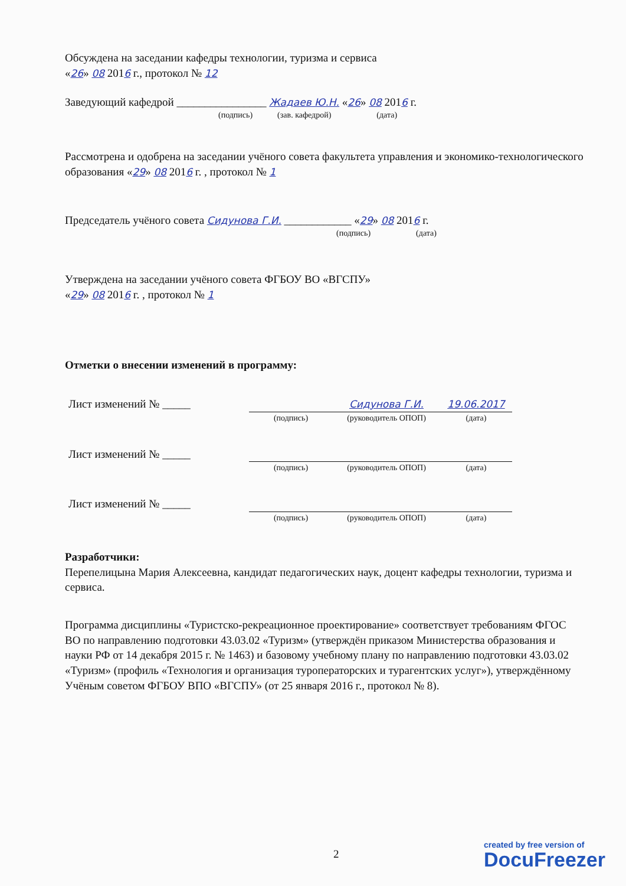Обсуждена на заседании кафедры технологии, туризма и сервиса
«26» 08 2016 г., протокол № 12
Заведующий кафедрой ________________ Жадаев Ю.Н. «26» 08 2016 г.
(подпись) (зав. кафедрой) (дата)
Рассмотрена и одобрена на заседании учёного совета факультета управления и экономико-технологического образования «29» 08 2016 г. , протокол № 1
Председатель учёного совета Сидунова Г.И. ____________ «29» 08 2016 г.
(подпись) (дата)
Утверждена на заседании учёного совета ФГБОУ ВО «ВГСПУ»
«29» 08 2016 г. , протокол № 1
Отметки о внесении изменений в программу:
| Лист изменений № _____ | | Сидунова Г.И. | 19.06.2017 |
| | (подпись) | (руководитель ОПОП) | (дата) |
| Лист изменений № _____ | | | |
| | (подпись) | (руководитель ОПОП) | (дата) |
| Лист изменений № _____ | | | |
| | (подпись) | (руководитель ОПОП) | (дата) |
Разработчики:
Перепелицына Мария Алексеевна, кандидат педагогических наук, доцент кафедры технологии, туризма и сервиса.
Программа дисциплины «Туристско-рекреационное проектирование» соответствует требованиям ФГОС ВО по направлению подготовки 43.03.02 «Туризм» (утверждён приказом Министерства образования и науки РФ от 14 декабря 2015 г. № 1463) и базовому учебному плану по направлению подготовки 43.03.02 «Туризм» (профиль «Технология и организация туроператорских и турагентских услуг»), утверждённому Учёным советом ФГБОУ ВПО «ВГСПУ» (от 25 января 2016 г., протокол № 8).
2
created by free version of
DocuFreezer